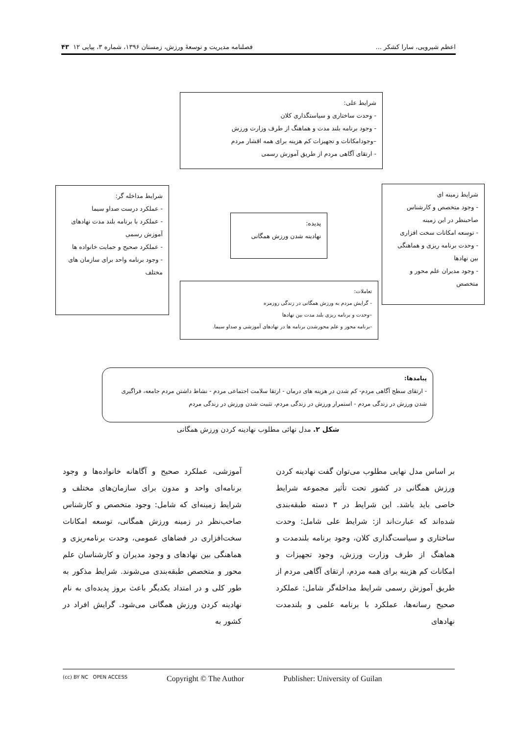اعظم شیرویی، سارا کشکر ... فصلنامه مدیریت و توسعهٔ ورزش، زمستان ۱۳۹۶، شماره ۳، پیاپی ۱۲ ۴۳
شرایط علی:
- وحدت ساختاری و سیاستگذاری کلان
- وجود برنامه بلند مدت و هماهنگ از طرف وزارت ورزش
–وجودامکانات و تجهیزات کم هزینه برای همه اقشار مردم
- ارتقای آگاهی مردم از طریق آموزش رسمی
شرایط مداخله گر:
- عملکرد درست صداو سیما
- عملکرد با برنامه بلند مدت نهادهای آموزش رسمی
- عملکرد صحیح و حمایت خانواده ها
- وجود برنامه واحد برای سازمان های مختلف
شرایط زمینه ای
- وجود متخصص و کارشناس صاحبنظر در این زمینه
- توسعه امکانات سخت افزاری
- وحدت برنامه ریزی و هماهنگی بین نهادها
- وجود مدیران علم محور و متخصص
پدیده:
نهادینه شدن ورزش همگانی
تعاملات:
- گرایش مردم به ورزش همگانی در زندگی روزمره
–وحدت و برنامه ریزی بلند مدت بین نهادها
-برنامه محور و علم محورشدن برنامه ها در نهادهای آموزشی و صداو سیما.
پیامدها:
- ارتقای سطح آگاهی مردم- کم شدن در هزینه های درمان - ارتقا سلامت اجتماعی مردم - نشاط داشتن مردم جامعه، فراگیری شدن ورزش در زندگی مردم - استمرار ورزش در زندگی مردم، تثبیت شدن ورزش در زندگی مردم
شکل ۲. مدل نهائی مطلوب نهادینه کردن ورزش همگانی
بر اساس مدل نهایی مطلوب می‌توان گفت نهادینه کردن ورزش همگانی در کشور تحت تأثیر مجموعه شرایط خاصی باید باشد. این شرایط در ۳ دسته طبقه‌بندی شده‌اند که عبارت‌اند از: شرایط علی شامل: وحدت ساختاری و سیاست‌گذاری کلان، وجود برنامه بلندمدت و هماهنگ از طرف وزارت ورزش، وجود تجهیزات و امکانات کم هزینه برای همه مردم، ارتقای آگاهی مردم از طریق آموزش رسمی شرایط مداخله‌گر شامل: عملکرد صحیح رسانه‌ها، عملکرد با برنامه علمی و بلندمدت نهادهای
آموزشی، عملکرد صحیح و آگاهانه خانواده‌ها و وجود برنامه‌ای واحد و مدون برای سازمان‌های مختلف و شرایط زمینه‌ای که شامل: وجود متخصص و کارشناس صاحب‌نظر در زمینه ورزش همگانی، توسعه امکانات سخت‌افزاری در فضاهای عمومی، وحدت برنامه‌ریزی و هماهنگی بین نهادهای و وجود مدیران و کارشناسان علم محور و متخصص طبقه‌بندی می‌شوند. شرایط مذکور به طور کلی و در امتداد یکدیگر باعث بروز پدیده‌ای به نام نهادینه کردن ورزش همگانی می‌شود. گرایش افراد در کشور به
(cc) BY NC OPEN ACCESS Copyright © The Author Publisher: University of Guilan